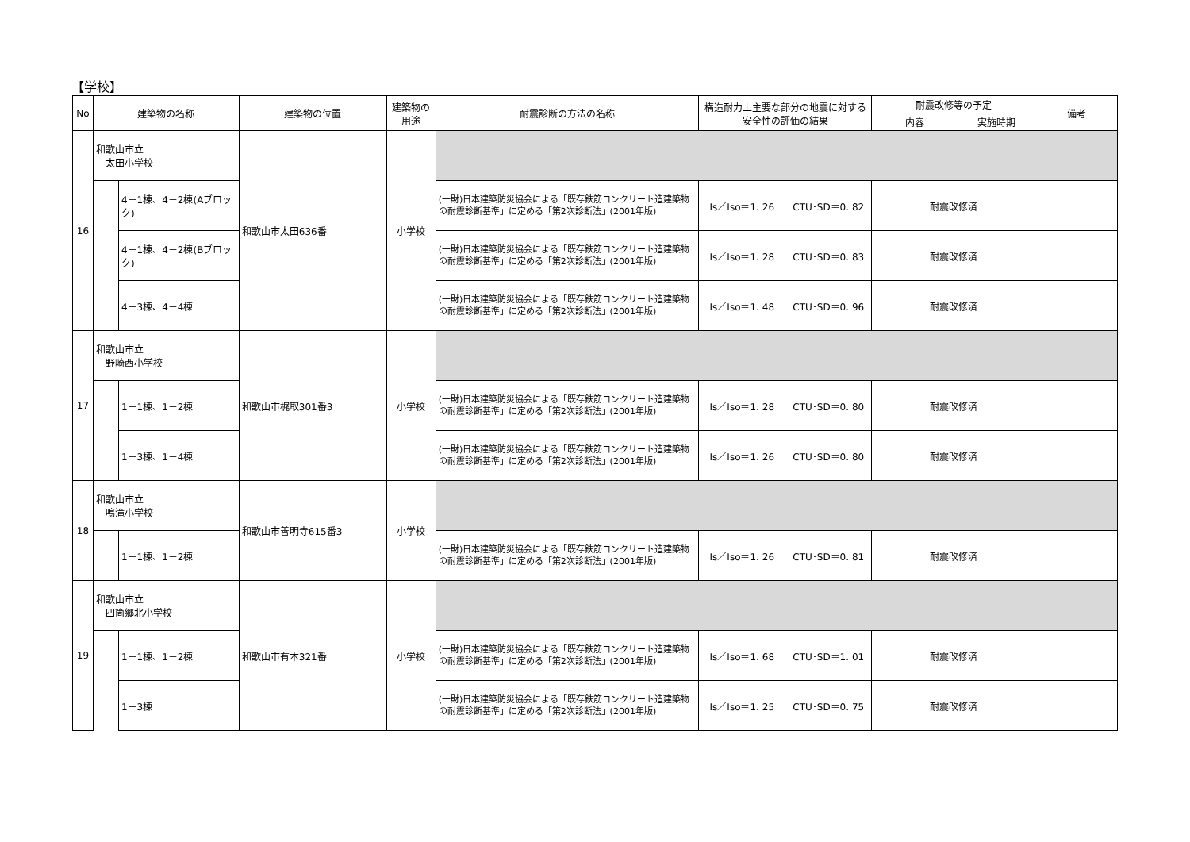【学校】
| No | 建築物の名称 | | 建築物の位置 | 建築物の用途 | 耐震診断の方法の名称 | 構造耐力上主要な部分の地震に対する安全性の評価の結果 | | 耐震改修等の予定 | | 備考 |
| --- | --- | --- | --- | --- | --- | --- | --- | --- | --- | --- |
| | | | | | | | | 内容 | 実施時期 | |
| 16 | 和歌山市立 太田小学校 | | 和歌山市太田636番 | 小学校 | | | | | | |
| | | 4－1棟、4－2棟(Aブロック) | | | (一財)日本建築防災協会による「既存鉄筋コンクリート造建築物の耐震診断基準」に定める「第2次診断法」(2001年版) | Is／Iso＝1. 26 | CTU･SD＝0. 82 | 耐震改修済 | | |
| | | 4－1棟、4－2棟(Bブロック) | | | (一財)日本建築防災協会による「既存鉄筋コンクリート造建築物の耐震診断基準」に定める「第2次診断法」(2001年版) | Is／Iso＝1. 28 | CTU･SD＝0. 83 | 耐震改修済 | | |
| | | 4－3棟、4－4棟 | | | (一財)日本建築防災協会による「既存鉄筋コンクリート造建築物の耐震診断基準」に定める「第2次診断法」(2001年版) | Is／Iso＝1. 48 | CTU･SD＝0. 96 | 耐震改修済 | | |
| 17 | 和歌山市立 野崎西小学校 | | 和歌山市梶取301番3 | 小学校 | | | | | | |
| | | 1－1棟、1－2棟 | | | (一財)日本建築防災協会による「既存鉄筋コンクリート造建築物の耐震診断基準」に定める「第2次診断法」(2001年版) | Is／Iso＝1. 28 | CTU･SD＝0. 80 | 耐震改修済 | | |
| | | 1－3棟、1－4棟 | | | (一財)日本建築防災協会による「既存鉄筋コンクリート造建築物の耐震診断基準」に定める「第2次診断法」(2001年版) | Is／Iso＝1. 26 | CTU･SD＝0. 80 | 耐震改修済 | | |
| 18 | 和歌山市立 鳴滝小学校 | | 和歌山市善明寺615番3 | 小学校 | | | | | | |
| | | 1－1棟、1－2棟 | | | (一財)日本建築防災協会による「既存鉄筋コンクリート造建築物の耐震診断基準」に定める「第2次診断法」(2001年版) | Is／Iso＝1. 26 | CTU･SD＝0. 81 | 耐震改修済 | | |
| 19 | 和歌山市立 四箇郷北小学校 | | 和歌山市有本321番 | 小学校 | | | | | | |
| | | 1－1棟、1－2棟 | | | (一財)日本建築防災協会による「既存鉄筋コンクリート造建築物の耐震診断基準」に定める「第2次診断法」(2001年版) | Is／Iso＝1. 68 | CTU･SD＝1. 01 | 耐震改修済 | | |
| | | 1－3棟 | | | (一財)日本建築防災協会による「既存鉄筋コンクリート造建築物の耐震診断基準」に定める「第2次診断法」(2001年版) | Is／Iso＝1. 25 | CTU･SD＝0. 75 | 耐震改修済 | | |